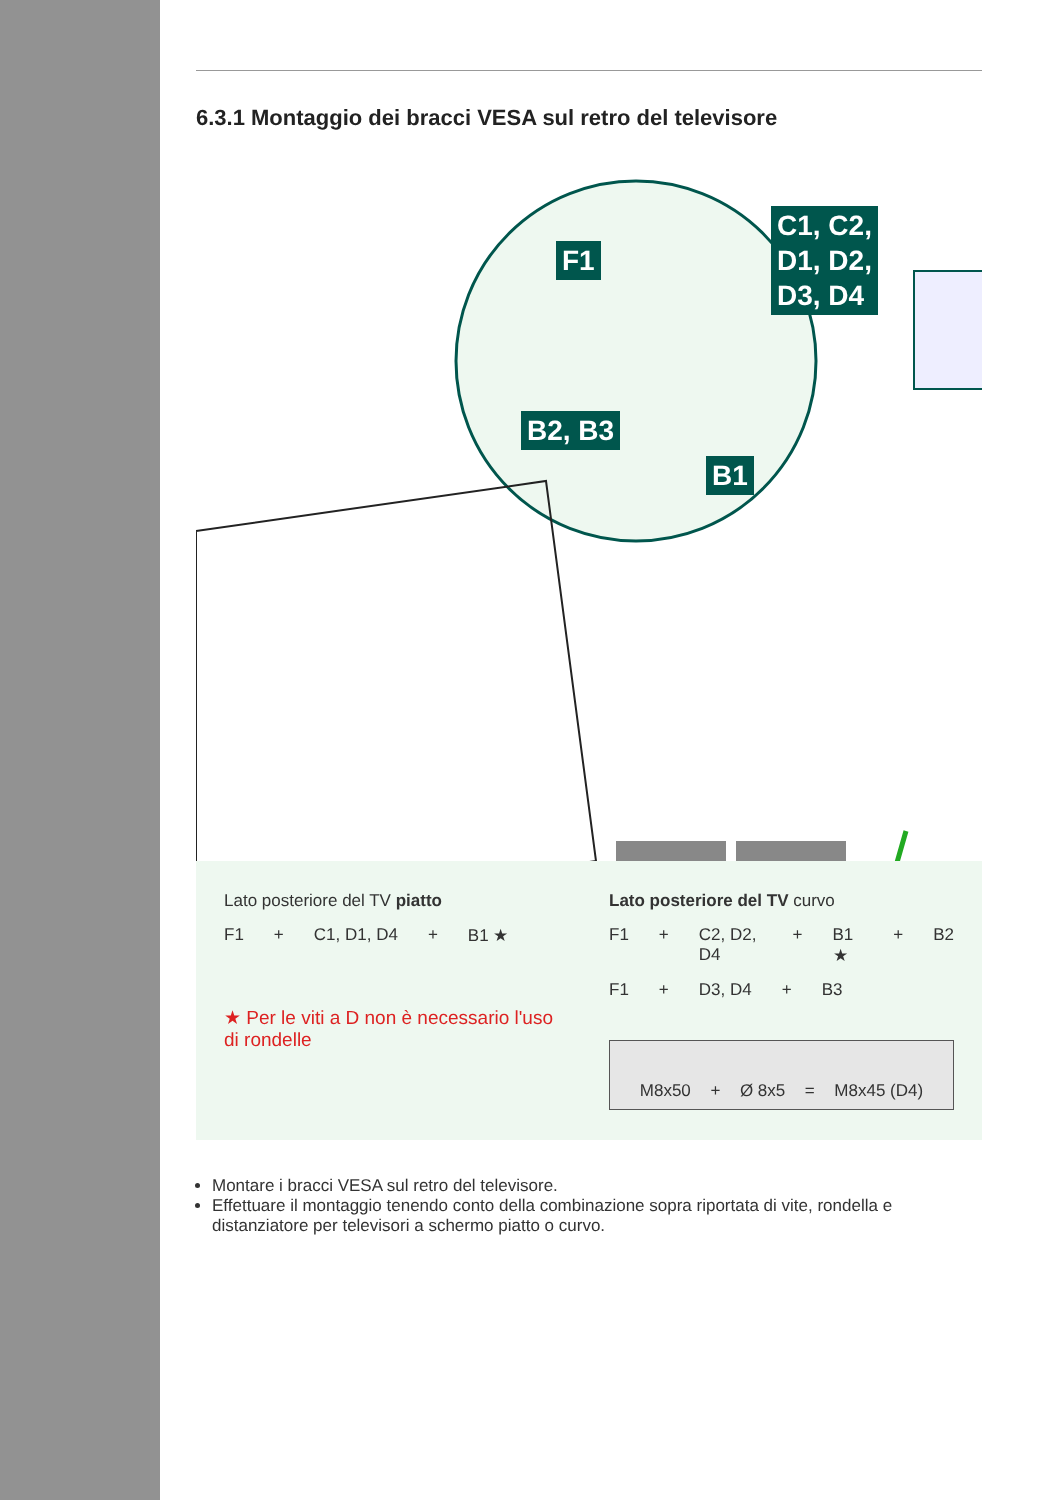6.3.1 Montaggio dei bracci VESA sul retro del televisore
F1
C1, C2,
D1, D2,
D3, D4
B2, B3
B1
Lato posteriore del TV piatto
F1 + C1, D1, D4 + B1 ★
★ Per le viti a D non è necessario l'uso di rondelle
Lato posteriore del TV curvo
F1 + C2, D2, D4 + B1 ★ + B2
F1 + D3, D4 + B3
M8x50 + Ø 8x5 = M8x45 (D4)
Montare i bracci VESA sul retro del televisore.
Effettuare il montaggio tenendo conto della combinazione sopra riportata di vite, rondella e distanziatore per televisori a schermo piatto o curvo.